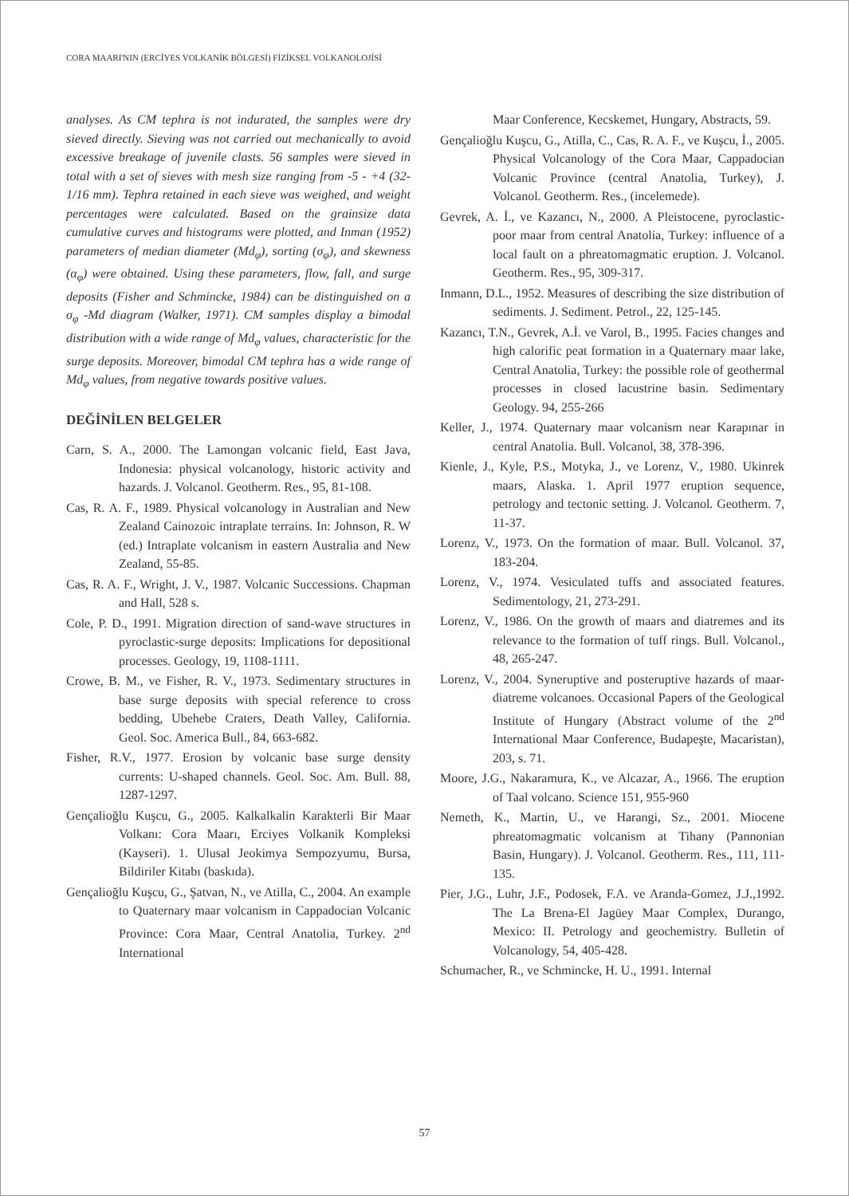CORA MAARI'NIN (ERCİYES VOLKANİK BÖLGESİ) FİZİKSEL VOLKANOLOJİSİ
analyses. As CM tephra is not indurated, the samples were dry sieved directly. Sieving was not carried out mechanically to avoid excessive breakage of juvenile clasts. 56 samples were sieved in total with a set of sieves with mesh size ranging from -5 - +4 (32-1/16 mm). Tephra retained in each sieve was weighed, and weight percentages were calculated. Based on the grainsize data cumulative curves and histograms were plotted, and Inman (1952) parameters of median diameter (Md<sub>φ</sub>), sorting (σ<sub>φ</sub>), and skewness (α<sub>φ</sub>) were obtained. Using these parameters, flow, fall, and surge deposits (Fisher and Schmincke, 1984) can be distinguished on a σ<sub>φ</sub> -Md diagram (Walker, 1971). CM samples display a bimodal distribution with a wide range of Md<sub>φ</sub> values, characteristic for the surge deposits. Moreover, bimodal CM tephra has a wide range of Md<sub>φ</sub> values, from negative towards positive values.
DEĞİNİLEN BELGELER
Carn, S. A., 2000. The Lamongan volcanic field, East Java, Indonesia: physical volcanology, historic activity and hazards. J. Volcanol. Geotherm. Res., 95, 81-108.
Cas, R. A. F., 1989. Physical volcanology in Australian and New Zealand Cainozoic intraplate terrains. In: Johnson, R. W (ed.) Intraplate volcanism in eastern Australia and New Zealand, 55-85.
Cas, R. A. F., Wright, J. V., 1987. Volcanic Successions. Chapman and Hall, 528 s.
Cole, P. D., 1991. Migration direction of sand-wave structures in pyroclastic-surge deposits: Implications for depositional processes. Geology, 19, 1108-1111.
Crowe, B. M., ve Fisher, R. V., 1973. Sedimentary structures in base surge deposits with special reference to cross bedding, Ubehebe Craters, Death Valley, California. Geol. Soc. America Bull., 84, 663-682.
Fisher, R.V., 1977. Erosion by volcanic base surge density currents: U-shaped channels. Geol. Soc. Am. Bull. 88, 1287-1297.
Gençalioğlu Kuşcu, G., 2005. Kalkalkalin Karakterli Bir Maar Volkanı: Cora Maarı, Erciyes Volkanik Kompleksi (Kayseri). 1. Ulusal Jeokimya Sempozyumu, Bursa, Bildiriler Kitabı (baskıda).
Gençalioğlu Kuşcu, G., Şatvan, N., ve Atilla, C., 2004. An example to Quaternary maar volcanism in Cappadocian Volcanic Province: Cora Maar, Central Anatolia, Turkey. 2<sup>nd</sup> International
Maar Conference, Kecskemet, Hungary, Abstracts, 59.
Gençalioğlu Kuşcu, G., Atilla, C., Cas, R. A. F., ve Kuşcu, İ., 2005. Physical Volcanology of the Cora Maar, Cappadocian Volcanic Province (central Anatolia, Turkey), J. Volcanol. Geotherm. Res., (incelemede).
Gevrek, A. İ., ve Kazancı, N., 2000. A Pleistocene, pyroclastic-poor maar from central Anatolia, Turkey: influence of a local fault on a phreatomagmatic eruption. J. Volcanol. Geotherm. Res., 95, 309-317.
Inmann, D.L., 1952. Measures of describing the size distribution of sediments. J. Sediment. Petrol., 22, 125-145.
Kazancı, T.N., Gevrek, A.İ. ve Varol, B., 1995. Facies changes and high calorific peat formation in a Quaternary maar lake, Central Anatolia, Turkey: the possible role of geothermal processes in closed lacustrine basin. Sedimentary Geology. 94, 255-266
Keller, J., 1974. Quaternary maar volcanism near Karapınar in central Anatolia. Bull. Volcanol, 38, 378-396.
Kienle, J., Kyle, P.S., Motyka, J., ve Lorenz, V., 1980. Ukinrek maars, Alaska. 1. April 1977 eruption sequence, petrology and tectonic setting. J. Volcanol. Geotherm. 7, 11-37.
Lorenz, V., 1973. On the formation of maar. Bull. Volcanol. 37, 183-204.
Lorenz, V., 1974. Vesiculated tuffs and associated features. Sedimentology, 21, 273-291.
Lorenz, V., 1986. On the growth of maars and diatremes and its relevance to the formation of tuff rings. Bull. Volcanol., 48, 265-247.
Lorenz, V., 2004. Syneruptive and posteruptive hazards of maar-diatreme volcanoes. Occasional Papers of the Geological Institute of Hungary (Abstract volume of the 2<sup>nd</sup> International Maar Conference, Budapeşte, Macaristan), 203, s. 71.
Moore, J.G., Nakaramura, K., ve Alcazar, A., 1966. The eruption of Taal volcano. Science 151, 955-960
Nemeth, K., Martin, U., ve Harangi, Sz., 2001. Miocene phreatomagmatic volcanism at Tihany (Pannonian Basin, Hungary). J. Volcanol. Geotherm. Res., 111, 111-135.
Pier, J.G., Luhr, J.F., Podosek, F.A. ve Aranda-Gomez, J.J.,1992. The La Brena-El Jagüey Maar Complex, Durango, Mexico: II. Petrology and geochemistry. Bulletin of Volcanology, 54, 405-428.
Schumacher, R., ve Schmincke, H. U., 1991. Internal
57